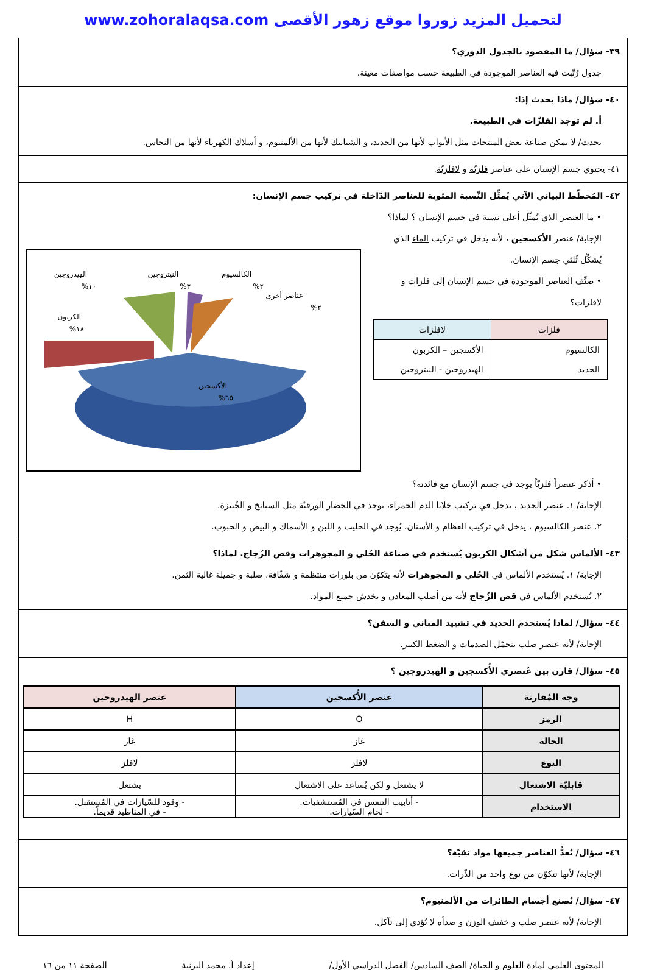لتحميل المزيد زوروا موقع زهور الأقصى www.zohoralaqsa.com
٣٩- سؤال/ ما المقصود بالجدول الدوري؟
جدول رُتّبت فيه العناصر الموجودة في الطبيعة حسب مواصفات معينة.
٤٠- سؤال/ ماذا يحدث إذا:
أ. لم توجد الفلزّات في الطبيعة.
يحدث/ لا يمكن صناعة بعض المنتجات مثل الأبواب لأنها من الحديد، و الشبابيك لأنها من الألمنيوم، و أسلاك الكهرباء لأنها من النحاس.
٤١- يحتوي جسم الإنسان على عناصر فلزيّة و لافلزيّة.
٤٢- المُخطّط البياني الآتي يُمثِّل النِّسبة المئوية للعناصر الدّاخلة في تركيب جسم الإنسان:
• ما العنصر الذي يُمثّل أعلى نسبة في جسم الإنسان ؟ لماذا؟
الإجابة/ عنصر الأكسجين ، لأنه يدخل في تركيب الماء الذي يُشكِّل ثُلثي جسم الإنسان.
• صنِّف العناصر الموجودة في جسم الإنسان إلى فلزات و لافلزات؟
| فلزات | لافلزات |
| --- | --- |
| الكالسيوم الحديد | الأكسجين – الكربون الهيدروجين - النيتروجين |
الأكسجين
٦٥%
الكربون
١٨%
الهيدروجين
١٠%
النيتروجين
٣%
الكالسيوم
٢%
عناصر أخرى
٢%
• أذكر عنصراً فلزيّاً يوجد في جسم الإنسان مع فائدته؟
الإجابة/ ١. عنصر الحديد ، يدخل في تركيب خلايا الدم الحمراء، يوجد في الخضار الورقيّة مثل السبانخ و الخُبيزة.
٢. عنصر الكالسيوم ، يدخل في تركيب العظام و الأسنان، يُوجد في الحليب و اللبن و الأسماك و البيض و الحبوب.
٤٣- الألماس شكل من أشكال الكربون يُستخدم في صناعة الحُلي و المجوهرات وقص الزُجاج. لماذا؟
الإجابة/ ١. يُستخدم الألماس في الحُلي و المجوهرات لأنه يتكوّن من بلورات منتظمة و شفّافة، صلبة و جميلة غالية الثمن.
٢. يُستخدم الألماس في قص الزُجاج لأنه من أصلب المعادن و يخدش جميع المواد.
٤٤- سؤال/ لماذا يُستخدم الحديد في تشييد المباني و السفن؟
الإجابة/ لأنه عنصر صلب يتحمّل الصدمات و الضغط الكبير.
٤٥- سؤال/ قارن بين عُنصري الأُكسجين و الهيدروجين ؟
| وجه المُقارنة | عنصر الأُكسجين | عنصر الهيدروجين |
| --- | --- | --- |
| الرمز | O | H |
| الحالة | غاز | غاز |
| النوع | لافلز | لافلز |
| قابليّة الاشتعال | لا يشتعل و لكن يُساعد على الاشتعال | يشتعل |
| الاستخدام | - أنابيب التنفس في المُستشفيات. - لحام السّيارات. | - وقود للسّيارات في المُستقبل. - في المناطيد قديماً. |
٤٦- سؤال/ تُعدُّ العناصر جميعها مواد نقيّة؟
الإجابة/ لأنها تتكوّن من نوع واحد من الذّرات.
٤٧- سؤال/ تُصنع أجسام الطائرات من الألمنيوم؟
الإجابة/ لأنه عنصر صلب و خفيف الوزن و صدأه لا يُؤدي إلى تآكل.
المحتوى العلمي لمادة العلوم و الحياة/ الصف السادس/ الفصل الدراسي الأول/ إعداد أ. محمد البرنية الصفحة ١١ من ١٦